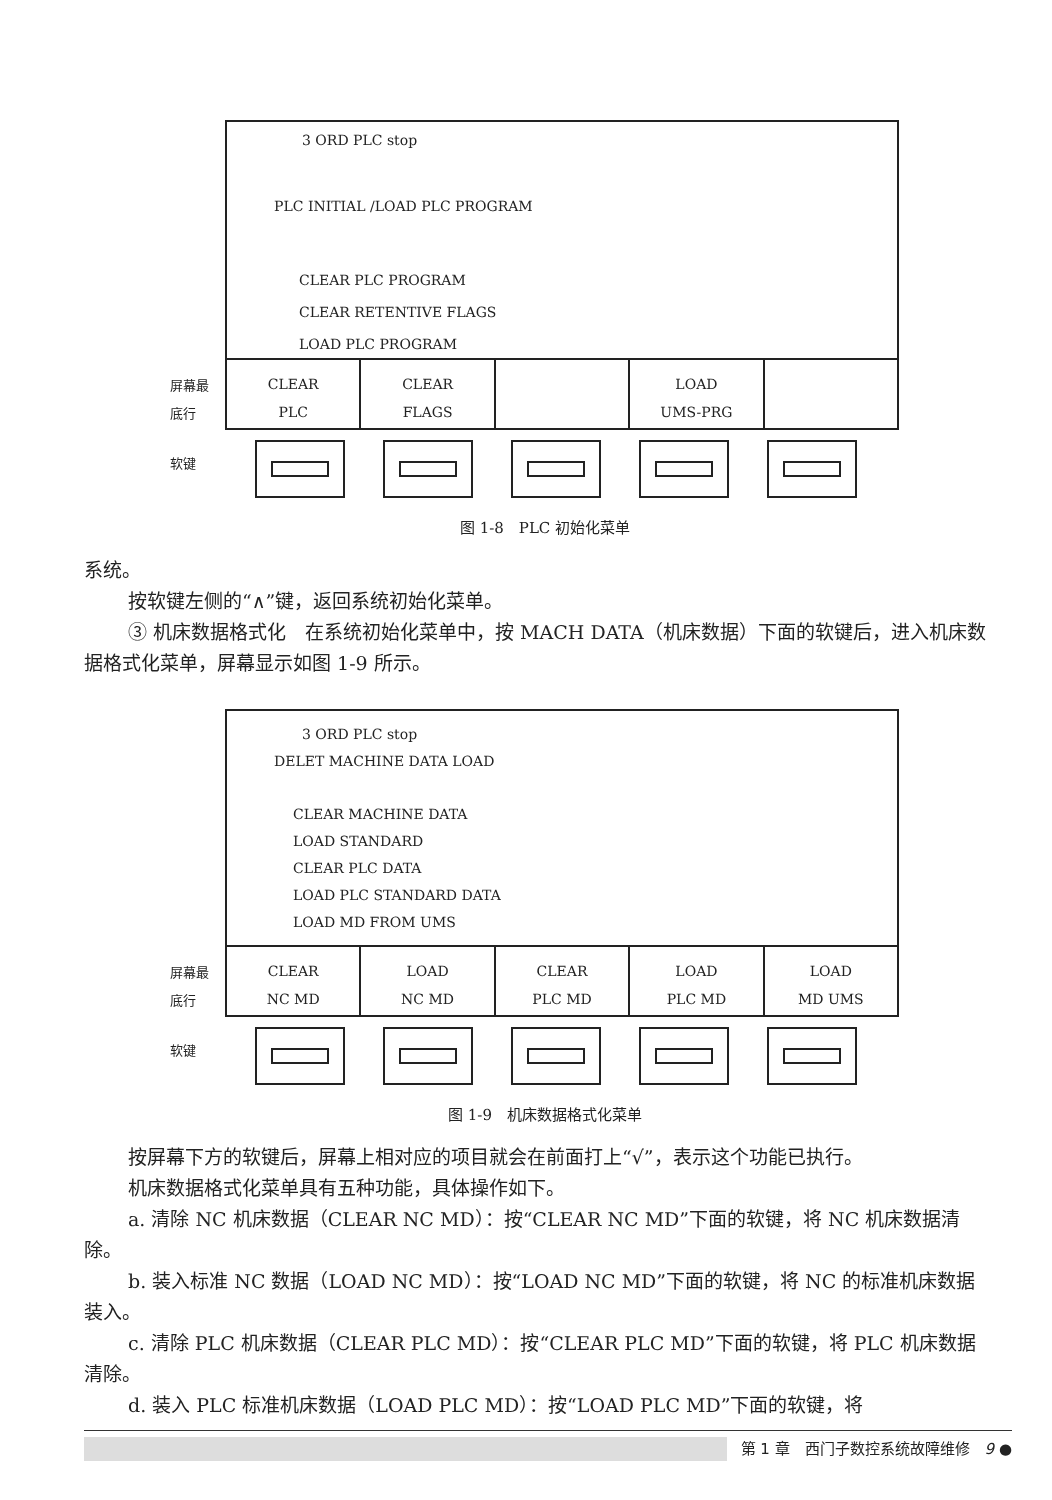3 ORD PLC stop
PLC INITIAL /LOAD PLC PROGRAM
CLEAR PLC PROGRAM
CLEAR RETENTIVE FLAGS
LOAD PLC PROGRAM
CLEAR
PLC
CLEAR
FLAGS
LOAD
UMS-PRG
屏幕最
底行
软键
图 1-8　PLC 初始化菜单
系统。
按软键左侧的“∧”键，返回系统初始化菜单。
③ 机床数据格式化　在系统初始化菜单中，按 MACH DATA（机床数据）下面的软键后，进入机床数据格式化菜单，屏幕显示如图 1-9 所示。
3 ORD PLC stop
DELET MACHINE DATA LOAD
CLEAR MACHINE DATA
LOAD STANDARD
CLEAR PLC DATA
LOAD PLC STANDARD DATA
LOAD MD FROM UMS
CLEAR
NC MD
LOAD
NC MD
CLEAR
PLC MD
LOAD
PLC MD
LOAD
MD UMS
屏幕最
底行
软键
图 1-9　机床数据格式化菜单
按屏幕下方的软键后，屏幕上相对应的项目就会在前面打上“√”，表示这个功能已执行。
机床数据格式化菜单具有五种功能，具体操作如下。
a. 清除 NC 机床数据（CLEAR NC MD）：按“CLEAR NC MD”下面的软键，将 NC 机床数据清除。
b. 装入标准 NC 数据（LOAD NC MD）：按“LOAD NC MD”下面的软键，将 NC 的标准机床数据装入。
c. 清除 PLC 机床数据（CLEAR PLC MD）：按“CLEAR PLC MD”下面的软键，将 PLC 机床数据清除。
d. 装入 PLC 标准机床数据（LOAD PLC MD）：按“LOAD PLC MD”下面的软键，将
第 1 章　西门子数控系统故障维修　9 ●